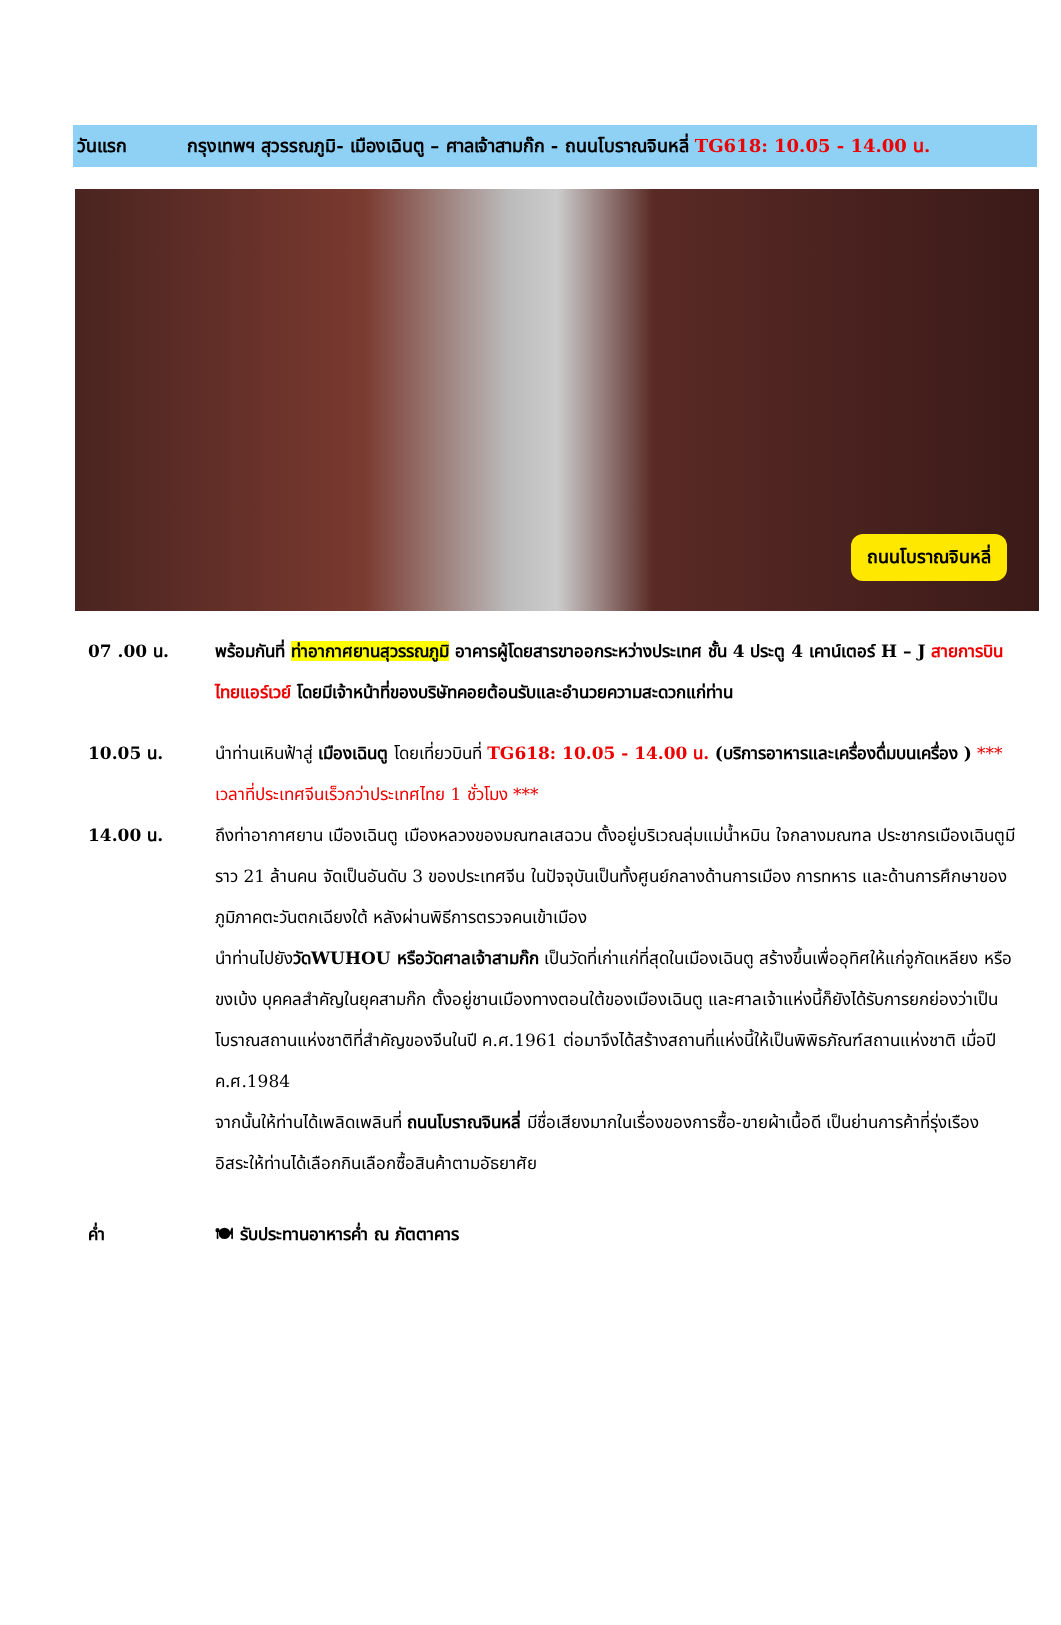วันแรก กรุงเทพฯ สุวรรณภูมิ- เมืองเฉินตู – ศาลเจ้าสามก๊ก - ถนนโบราณจินหลี่ TG618: 10.05 - 14.00 น.
ถนนโบราณจินหลี่
07 .00 น. พร้อมกันที่ ท่าอากาศยานสุวรรณภูมิ อาคารผู้โดยสารขาออกระหว่างประเทศ ชั้น 4 ประตู 4 เคาน์เตอร์ H – J สายการบินไทยแอร์เวย์ โดยมีเจ้าหน้าที่ของบริษัทคอยต้อนรับและอำนวยความสะดวกแก่ท่าน
10.05 น. นำท่านเหินฟ้าสู่ เมืองเฉินตู โดยเที่ยวบินที่ TG618: 10.05 - 14.00 น. (บริการอาหารและเครื่องดื่มบนเครื่อง ) *** เวลาที่ประเทศจีนเร็วกว่าประเทศไทย 1 ชั่วโมง ***
14.00 น. ถึงท่าอากาศยาน เมืองเฉินตู เมืองหลวงของมณฑลเสฉวน ตั้งอยู่บริเวณลุ่มแม่น้ำหมิน ใจกลางมณฑล ประชากรเมืองเฉินตูมีราว 21 ล้านคน จัดเป็นอันดับ 3 ของประเทศจีน ในปัจจุบันเป็นทั้งศูนย์กลางด้านการเมือง การทหาร และด้านการศึกษาของภูมิภาคตะวันตกเฉียงใต้ หลังผ่านพิธีการตรวจคนเข้าเมือง
นำท่านไปยังวัดWUHOU หรือวัดศาลเจ้าสามก๊ก เป็นวัดที่เก่าแก่ที่สุดในเมืองเฉินตู สร้างขึ้นเพื่ออุทิศให้แก่จูกัดเหลียง หรือขงเบ้ง บุคคลสำคัญในยุคสามก๊ก ตั้งอยู่ชานเมืองทางตอนใต้ของเมืองเฉินตู และศาลเจ้าแห่งนี้ก็ยังได้รับการยกย่องว่าเป็นโบราณสถานแห่งชาติที่สำคัญของจีนในปี ค.ศ.1961 ต่อมาจึงได้สร้างสถานที่แห่งนี้ให้เป็นพิพิธภัณฑ์สถานแห่งชาติ เมื่อปี ค.ศ.1984
จากนั้นให้ท่านได้เพลิดเพลินที่ ถนนโบราณจินหลี่ มีชื่อเสียงมากในเรื่องของการซื้อ-ขายผ้าเนื้อดี เป็นย่านการค้าที่รุ่งเรือง อิสระให้ท่านได้เลือกกินเลือกซื้อสินค้าตามอัธยาศัย
ค่ำ 🍽 รับประทานอาหารค่ำ ณ ภัตตาคาร